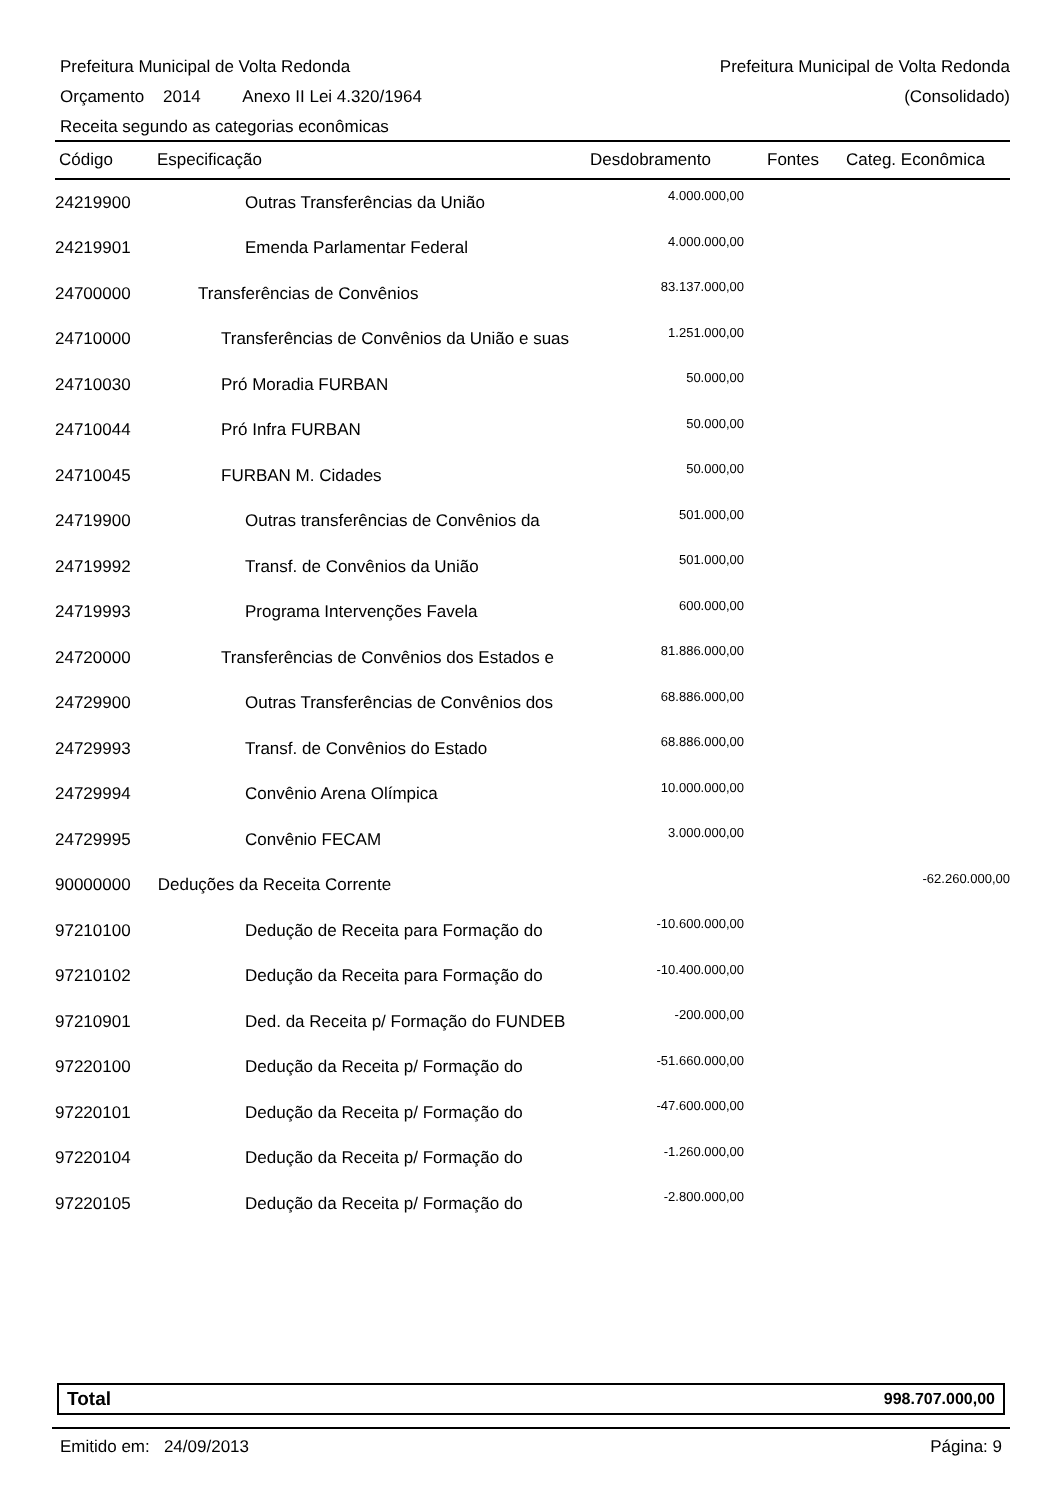Prefeitura Municipal de Volta Redonda Prefeitura Municipal de Volta Redonda
Orçamento 2014 Anexo II Lei 4.320/1964 (Consolidado)
Receita segundo as categorias econômicas
| Código | Especificação | Desdobramento | Fontes | Categ. Econômica |
| --- | --- | --- | --- | --- |
| 24219900 | Outras Transferências da União | 4.000.000,00 | | |
| 24219901 | Emenda Parlamentar Federal | 4.000.000,00 | | |
| 24700000 | Transferências de Convênios | 83.137.000,00 | | |
| 24710000 | Transferências de Convênios da União e suas | 1.251.000,00 | | |
| 24710030 | Pró Moradia FURBAN | 50.000,00 | | |
| 24710044 | Pró Infra FURBAN | 50.000,00 | | |
| 24710045 | FURBAN M. Cidades | 50.000,00 | | |
| 24719900 | Outras transferências de Convênios da | 501.000,00 | | |
| 24719992 | Transf. de Convênios da União | 501.000,00 | | |
| 24719993 | Programa Intervenções Favela | 600.000,00 | | |
| 24720000 | Transferências de Convênios dos Estados e | 81.886.000,00 | | |
| 24729900 | Outras Transferências de Convênios dos | 68.886.000,00 | | |
| 24729993 | Transf. de Convênios do Estado | 68.886.000,00 | | |
| 24729994 | Convênio Arena Olímpica | 10.000.000,00 | | |
| 24729995 | Convênio FECAM | 3.000.000,00 | | |
| 90000000 | Deduções da Receita Corrente | | | -62.260.000,00 |
| 97210100 | Dedução de Receita para Formação do | -10.600.000,00 | | |
| 97210102 | Dedução da Receita para Formação do | -10.400.000,00 | | |
| 97210901 | Ded. da Receita p/ Formação do FUNDEB | -200.000,00 | | |
| 97220100 | Dedução da Receita p/ Formação do | -51.660.000,00 | | |
| 97220101 | Dedução da Receita p/ Formação do | -47.600.000,00 | | |
| 97220104 | Dedução da Receita p/ Formação do | -1.260.000,00 | | |
| 97220105 | Dedução da Receita p/ Formação do | -2.800.000,00 | | |
Total 998.707.000,00
Emitido em: 24/09/2013 Página: 9